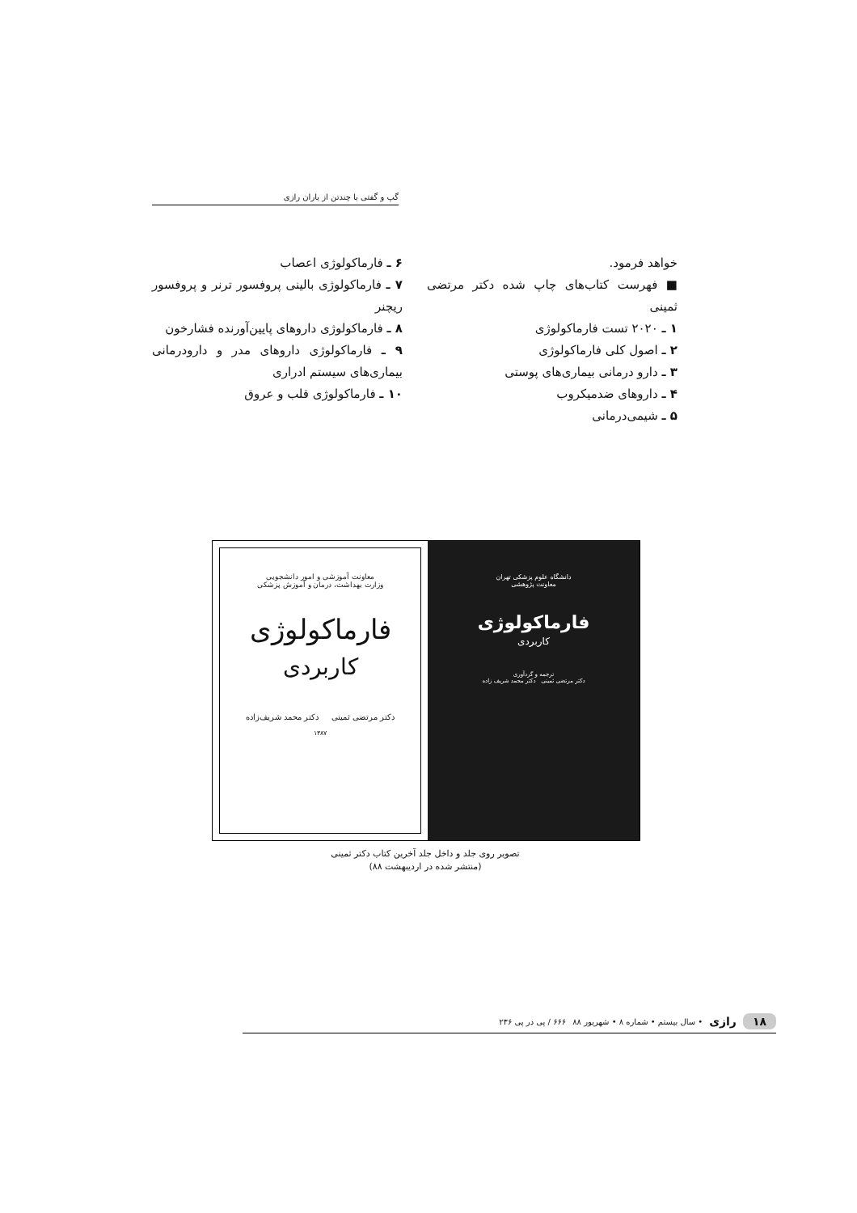گپ و گفتی با چندتن از یاران رازی
خواهد فرمود.
■ فهرست کتاب‌های چاپ شده دکتر مرتضی ثمینی
۱ ـ ۲۰۲۰ تست فارماکولوژی
۲ ـ اصول کلی فارماکولوژی
۳ ـ دارو درمانی بیماری‌های پوستی
۴ ـ داروهای ضدمیکروب
۵ ـ شیمی‌درمانی
۶ ـ فارماکولوژی اعصاب
۷ ـ فارماکولوژی بالینی پروفسور ترنر و پروفسور ریچنر
۸ ـ فارماکولوژی داروهای پایین‌آورنده فشارخون
۹ ـ فارماکولوژی داروهای مدر و دارودرمانی بیماری‌های سیستم ادراری
۱۰ ـ فارماکولوژی قلب و عروق
معاونت آموزشی و امور دانشجویی
وزارت بهداشت، درمان و آموزش پزشکی
فارماکولوژی
کاربردی
دکتر مرتضی ثمینی دکتر محمد شریف‌زاده
۱۳۸۷
دانشگاه علوم پزشکی تهران
معاونت پژوهشی
فارماکولوژی
کاربردی
ترجمه و گردآوری
دکتر مرتضی ثمینی دکتر محمد شریف زاده
تصویر روی جلد و داخل جلد آخرین کتاب دکتر ثمینی
(منتشر شده در اردیبهشت ۸۸)
۱۸ رازی • سال بیستم • شماره ۸ • شهریور ۸۸ ۶۶۶ / پی در پی ۲۳۶